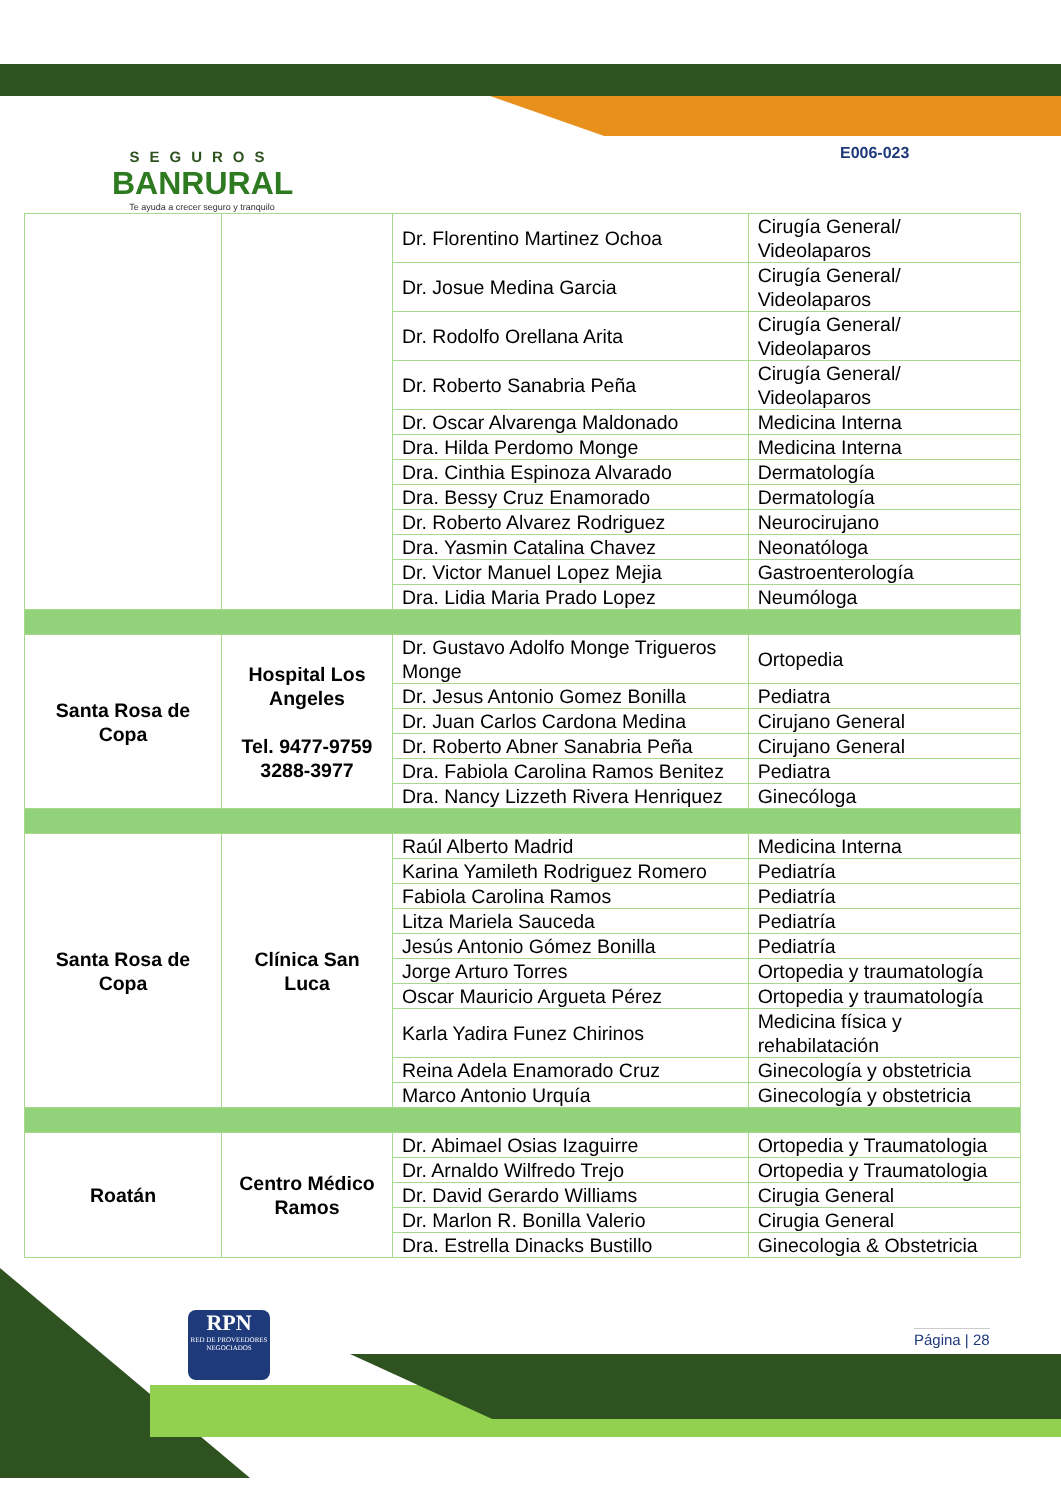SEGUROS
BANRURAL
Te ayuda a crecer seguro y tranquilo
E006-023
| | | Dr. Florentino Martinez Ochoa | Cirugía General/ Videolaparos |
| | | Dr. Josue Medina Garcia | Cirugía General/ Videolaparos |
| | | Dr. Rodolfo Orellana Arita | Cirugía General/ Videolaparos |
| | | Dr. Roberto Sanabria Peña | Cirugía General/ Videolaparos |
| | | Dr. Oscar Alvarenga Maldonado | Medicina Interna |
| | | Dra. Hilda Perdomo Monge | Medicina Interna |
| | | Dra. Cinthia Espinoza Alvarado | Dermatología |
| | | Dra. Bessy Cruz Enamorado | Dermatología |
| | | Dr. Roberto Alvarez Rodriguez | Neurocirujano |
| | | Dra. Yasmin Catalina Chavez | Neonatóloga |
| | | Dr. Victor Manuel Lopez Mejia | Gastroenterología |
| | | Dra. Lidia Maria Prado Lopez | Neumóloga |
| Santa Rosa de Copa | Hospital Los Angeles Tel. 9477-9759 3288-3977 | Dr. Gustavo Adolfo Monge Trigueros Monge | Ortopedia |
| | | Dr. Jesus Antonio Gomez Bonilla | Pediatra |
| | | Dr. Juan Carlos Cardona Medina | Cirujano General |
| | | Dr. Roberto Abner Sanabria Peña | Cirujano General |
| | | Dra. Fabiola Carolina Ramos Benitez | Pediatra |
| | | Dra. Nancy Lizzeth Rivera Henriquez | Ginecóloga |
| Santa Rosa de Copa | Clínica San Luca | Raúl Alberto Madrid | Medicina Interna |
| | | Karina Yamileth Rodriguez Romero | Pediatría |
| | | Fabiola Carolina Ramos | Pediatría |
| | | Litza Mariela Sauceda | Pediatría |
| | | Jesús Antonio Gómez Bonilla | Pediatría |
| | | Jorge Arturo Torres | Ortopedia y traumatología |
| | | Oscar Mauricio Argueta Pérez | Ortopedia y traumatología |
| | | Karla Yadira Funez Chirinos | Medicina física y rehabilatación |
| | | Reina Adela Enamorado Cruz | Ginecología y obstetricia |
| | | Marco Antonio Urquía | Ginecología y obstetricia |
| Roatán | Centro Médico Ramos | Dr. Abimael Osias Izaguirre | Ortopedia y Traumatologia |
| | | Dr. Arnaldo Wilfredo Trejo | Ortopedia y Traumatologia |
| | | Dr. David Gerardo Williams | Cirugia General |
| | | Dr. Marlon R. Bonilla Valerio | Cirugia General |
| | | Dra. Estrella Dinacks Bustillo | Ginecologia & Obstetricia |
RPN
RED DE PROVEEDORES NEGOCIADOS
Página | 28